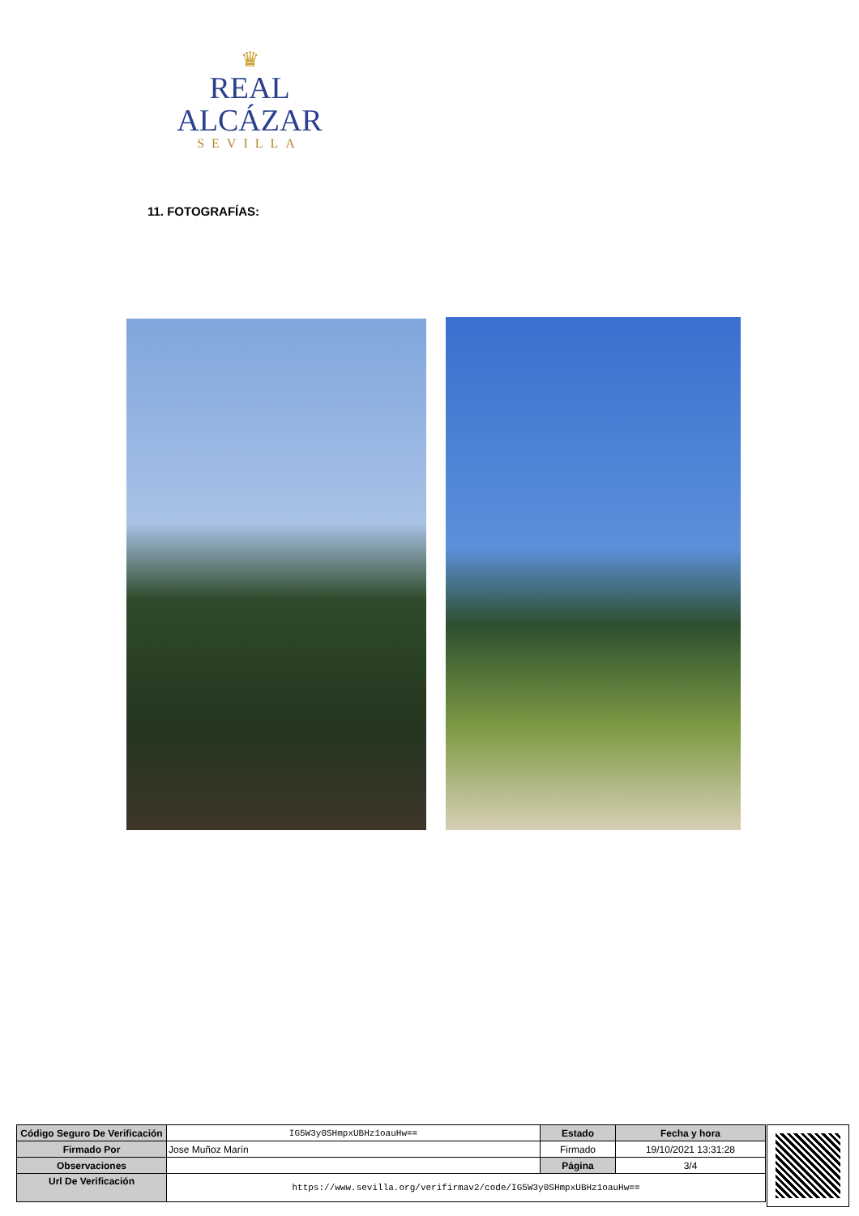♛
REAL ALCÁZAR
SEVILLA
11. FOTOGRAFÍAS:
| Código Seguro De Verificación | IG5W3y0SHmpxUBHz1oauHw== | Estado | Fecha y hora |
| Firmado Por | Jose Muñoz Marín | Firmado | 19/10/2021 13:31:28 |
| Observaciones | | Página | 3/4 |
| Url De Verificación | https://www.sevilla.org/verifirmav2/code/IG5W3y0SHmpxUBHz1oauHw== | | |